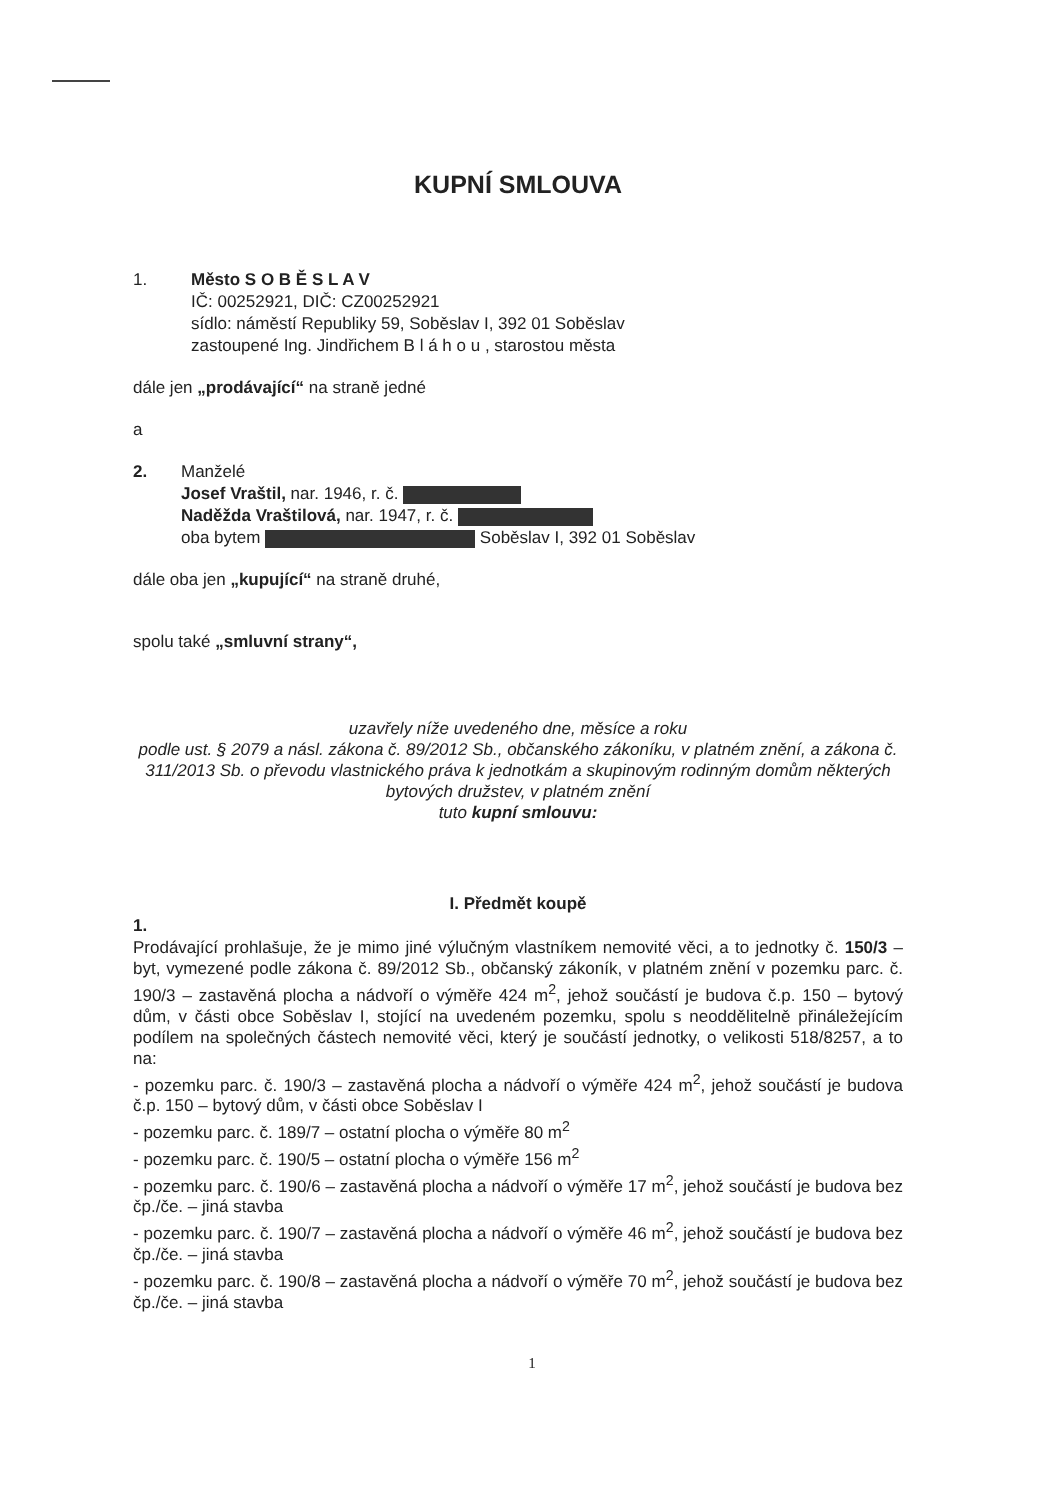KUPNÍ SMLOUVA
1.
Město S O B Ě S L A V
IČ: 00252921, DIČ: CZ00252921
sídlo: náměstí Republiky 59, Soběslav I, 392 01 Soběslav
zastoupené Ing. Jindřichem B l á h o u , starostou města
dále jen „prodávající“ na straně jedné
a
2.
Manželé
Josef Vraštil, nar. 1946, r. č.
Naděžda Vraštilová, nar. 1947, r. č.
oba bytem Soběslav I, 392 01 Soběslav
dále oba jen „kupující“ na straně druhé,
spolu také „smluvní strany“,
uzavřely níže uvedeného dne, měsíce a roku
podle ust. § 2079 a násl. zákona č. 89/2012 Sb., občanského zákoníku, v platném znění, a zákona č. 311/2013 Sb. o převodu vlastnického práva k jednotkám a skupinovým rodinným domům některých bytových družstev, v platném znění
tuto kupní smlouvu:
I. Předmět koupě
1.
Prodávající prohlašuje, že je mimo jiné výlučným vlastníkem nemovité věci, a to jednotky č. 150/3 – byt, vymezené podle zákona č. 89/2012 Sb., občanský zákoník, v platném znění v pozemku parc. č. 190/3 – zastavěná plocha a nádvoří o výměře 424 m<sup>2</sup>, jehož součástí je budova č.p. 150 – bytový dům, v části obce Soběslav I, stojící na uvedeném pozemku, spolu s neoddělitelně přináležejícím podílem na společných částech nemovité věci, který je součástí jednotky, o velikosti 518/8257, a to na:
- pozemku parc. č. 190/3 – zastavěná plocha a nádvoří o výměře 424 m<sup>2</sup>, jehož součástí je budova č.p. 150 – bytový dům, v části obce Soběslav I
- pozemku parc. č. 189/7 – ostatní plocha o výměře 80 m<sup>2</sup>
- pozemku parc. č. 190/5 – ostatní plocha o výměře 156 m<sup>2</sup>
- pozemku parc. č. 190/6 – zastavěná plocha a nádvoří o výměře 17 m<sup>2</sup>, jehož součástí je budova bez čp./če. – jiná stavba
- pozemku parc. č. 190/7 – zastavěná plocha a nádvoří o výměře 46 m<sup>2</sup>, jehož součástí je budova bez čp./če. – jiná stavba
- pozemku parc. č. 190/8 – zastavěná plocha a nádvoří o výměře 70 m<sup>2</sup>, jehož součástí je budova bez čp./če. – jiná stavba
1